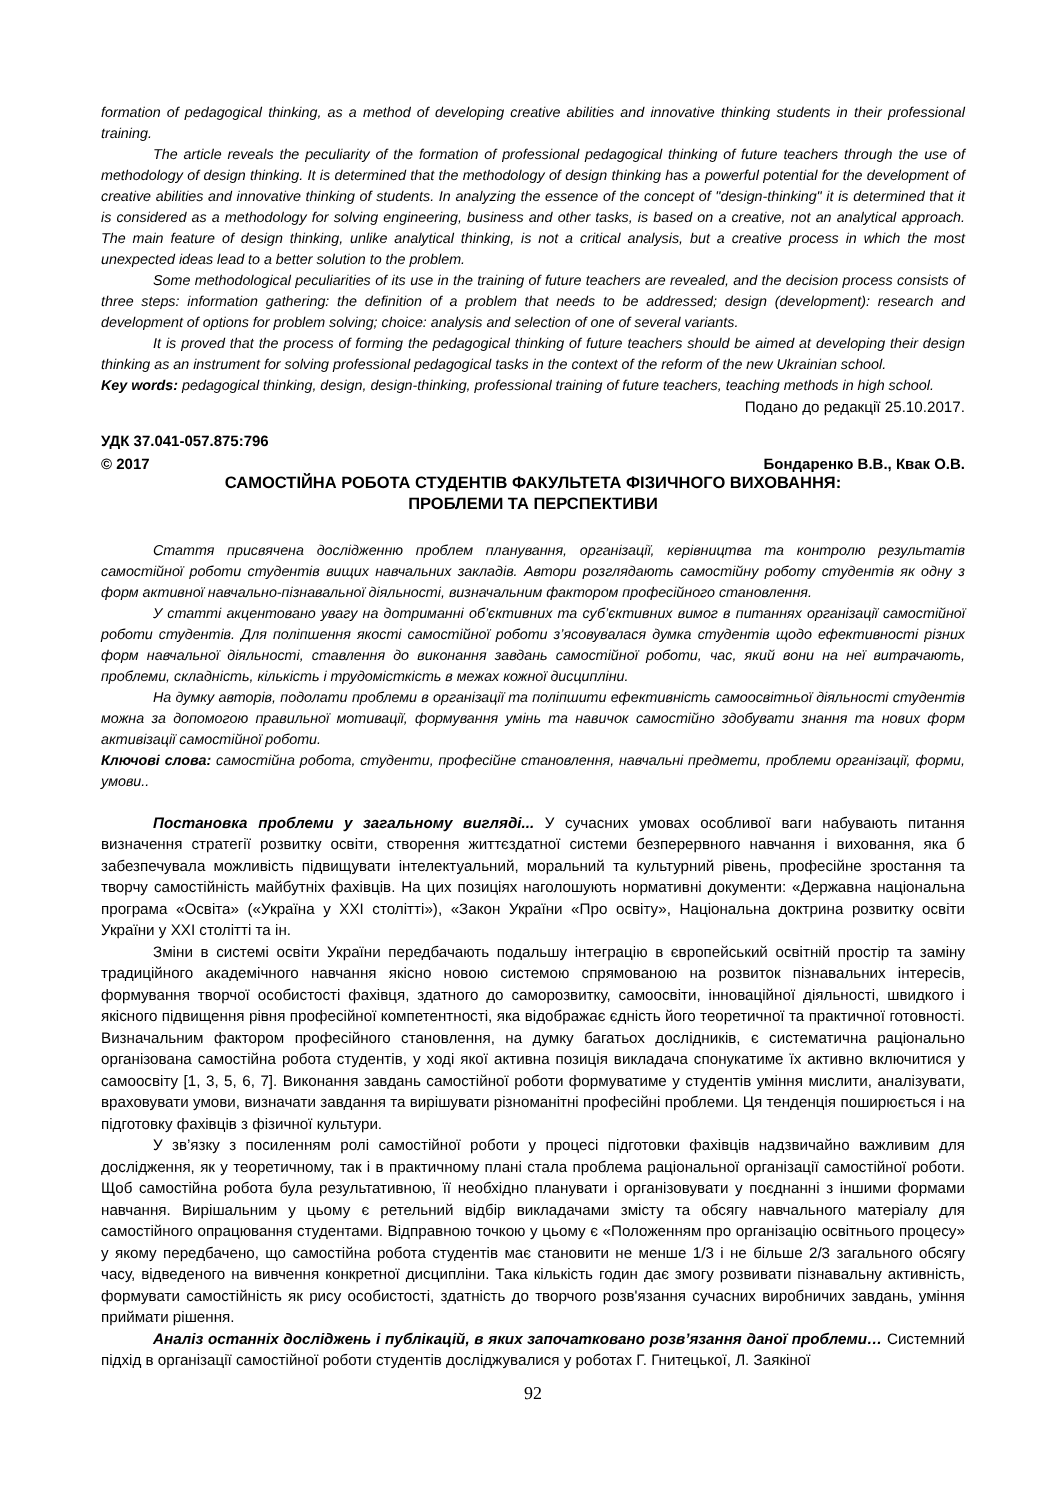formation of pedagogical thinking, as a method of developing creative abilities and innovative thinking students in their professional training.
The article reveals the peculiarity of the formation of professional pedagogical thinking of future teachers through the use of methodology of design thinking. It is determined that the methodology of design thinking has a powerful potential for the development of creative abilities and innovative thinking of students. In analyzing the essence of the concept of "design-thinking" it is determined that it is considered as a methodology for solving engineering, business and other tasks, is based on a creative, not an analytical approach. The main feature of design thinking, unlike analytical thinking, is not a critical analysis, but a creative process in which the most unexpected ideas lead to a better solution to the problem.
Some methodological peculiarities of its use in the training of future teachers are revealed, and the decision process consists of three steps: information gathering: the definition of a problem that needs to be addressed; design (development): research and development of options for problem solving; choice: analysis and selection of one of several variants.
It is proved that the process of forming the pedagogical thinking of future teachers should be aimed at developing their design thinking as an instrument for solving professional pedagogical tasks in the context of the reform of the new Ukrainian school.
Key words: pedagogical thinking, design, design-thinking, professional training of future teachers, teaching methods in high school.
Подано до редакції 25.10.2017.
УДК 37.041-057.875:796
© 2017 Бондаренко В.В., Квак О.В.
САМОСТІЙНА РОБОТА СТУДЕНТІВ ФАКУЛЬТЕТА ФІЗИЧНОГО ВИХОВАННЯ:
ПРОБЛЕМИ ТА ПЕРСПЕКТИВИ
Стаття присвячена дослідженню проблем планування, організації, керівництва та контролю результатів самостійної роботи студентів вищих навчальних закладів. Автори розглядають самостійну роботу студентів як одну з форм активної навчально-пізнавальної діяльності, визначальним фактором професійного становлення.
У статті акцентовано увагу на дотриманні об’єктивних та суб’єктивних вимог в питаннях організації самостійної роботи студентів. Для поліпшення якості самостійної роботи з’ясовувалася думка студентів щодо ефективності різних форм навчальної діяльності, ставлення до виконання завдань самостійної роботи, час, який вони на неї витрачають, проблеми, складність, кількість і трудомісткість в межах кожної дисципліни.
На думку авторів, подолати проблеми в організації та поліпшити ефективність самоосвітньої діяльності студентів можна за допомогою правильної мотивації, формування умінь та навичок самостійно здобувати знання та нових форм активізації самостійної роботи.
Ключові слова: самостійна робота, студенти, професійне становлення, навчальні предмети, проблеми організації, форми, умови..
Постановка проблеми у загальному вигляді... У сучасних умовах особливої ваги набувають питання визначення стратегії розвитку освіти, створення життєздатної системи безперервного навчання і виховання, яка б забезпечувала можливість підвищувати інтелектуальний, моральний та культурний рівень, професійне зростання та творчу самостійність майбутніх фахівців. На цих позиціях наголошують нормативні документи: «Державна національна програма «Освіта» («Україна у XXI столітті»), «Закон України «Про освіту», Національна доктрина розвитку освіти України у XXI столітті та ін.
Зміни в системі освіти України передбачають подальшу інтеграцію в європейський освітній простір та заміну традиційного академічного навчання якісно новою системою спрямованою на розвиток пізнавальних інтересів, формування творчої особистості фахівця, здатного до саморозвитку, самоосвіти, інноваційної діяльності, швидкого і якісного підвищення рівня професійної компетентності, яка відображає єдність його теоретичної та практичної готовності. Визначальним фактором професійного становлення, на думку багатьох дослідників, є систематична раціонально організована самостійна робота студентів, у ході якої активна позиція викладача спонукатиме їх активно включитися у самоосвіту [1, 3, 5, 6, 7]. Виконання завдань самостійної роботи формуватиме у студентів уміння мислити, аналізувати, враховувати умови, визначати завдання та вирішувати різноманітні професійні проблеми. Ця тенденція поширюється і на підготовку фахівців з фізичної культури.
У зв’язку з посиленням ролі самостійної роботи у процесі підготовки фахівців надзвичайно важливим для дослідження, як у теоретичному, так і в практичному плані стала проблема раціональної організації самостійної роботи. Щоб самостійна робота була результативною, її необхідно планувати і організовувати у поєднанні з іншими формами навчання. Вирішальним у цьому є ретельний відбір викладачами змісту та обсягу навчального матеріалу для самостійного опрацювання студентами. Відправною точкою у цьому є «Положенням про організацію освітнього процесу» у якому передбачено, що самостійна робота студентів має становити не менше 1/3 і не більше 2/3 загального обсягу часу, відведеного на вивчення конкретної дисципліни. Така кількість годин дає змогу розвивати пізнавальну активність, формувати самостійність як рису особистості, здатність до творчого розв'язання сучасних виробничих завдань, уміння приймати рішення.
Аналіз останніх досліджень і публікацій, в яких започатковано розв’язання даної проблеми… Системний підхід в організації самостійної роботи студентів досліджувалися у роботах Г. Гнитецької, Л. Заякіної
92